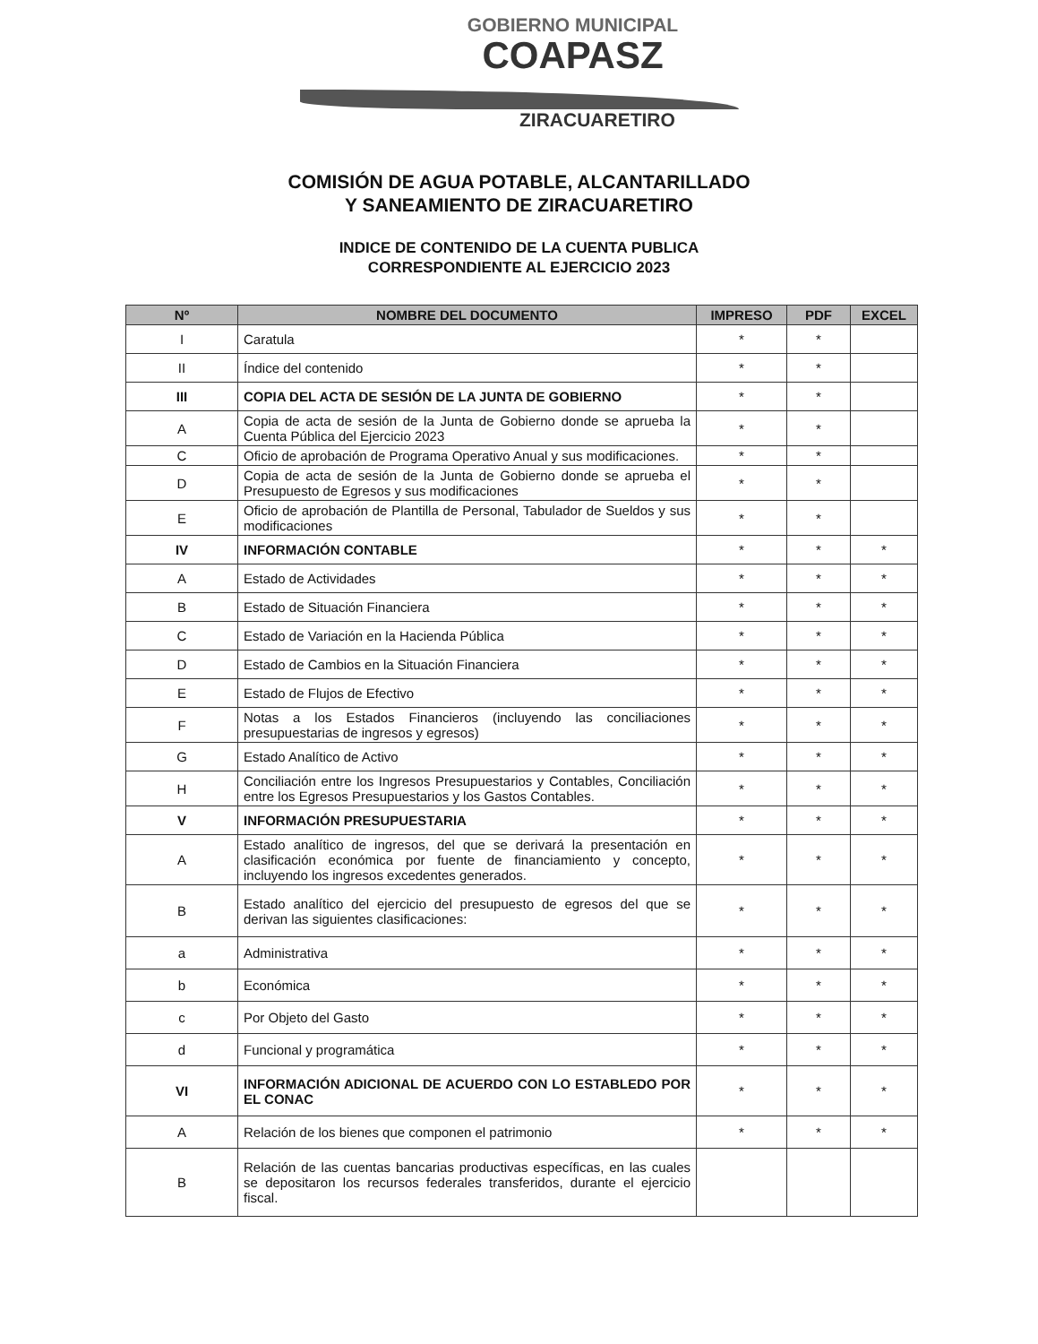GOBIERNO MUNICIPAL
COAPASZ
ZIRACUARETIRO
COMISIÓN DE AGUA POTABLE, ALCANTARILLADO
Y SANEAMIENTO DE ZIRACUARETIRO
INDICE DE CONTENIDO DE LA CUENTA PUBLICA
CORRESPONDIENTE AL EJERCICIO 2023
| Nº | NOMBRE DEL DOCUMENTO | IMPRESO | PDF | EXCEL |
| --- | --- | --- | --- | --- |
| I | Caratula | * | * | |
| II | Índice del contenido | * | * | |
| III | COPIA DEL ACTA DE SESIÓN DE LA JUNTA DE GOBIERNO | * | * | |
| A | Copia de acta de sesión de la Junta de Gobierno donde se aprueba la Cuenta Pública del Ejercicio 2023 | * | * | |
| C | Oficio de aprobación de Programa Operativo Anual y sus modificaciones. | * | * | |
| D | Copia de acta de sesión de la Junta de Gobierno donde se aprueba el Presupuesto de Egresos y sus modificaciones | * | * | |
| E | Oficio de aprobación de Plantilla de Personal, Tabulador de Sueldos y sus modificaciones | * | * | |
| IV | INFORMACIÓN CONTABLE | * | * | * |
| A | Estado de Actividades | * | * | * |
| B | Estado de Situación Financiera | * | * | * |
| C | Estado de Variación en la Hacienda Pública | * | * | * |
| D | Estado de Cambios en la Situación Financiera | * | * | * |
| E | Estado de Flujos de Efectivo | * | * | * |
| F | Notas a los Estados Financieros (incluyendo las conciliaciones presupuestarias de ingresos y egresos) | * | * | * |
| G | Estado Analítico de Activo | * | * | * |
| H | Conciliación entre los Ingresos Presupuestarios y Contables, Conciliación entre los Egresos Presupuestarios y los Gastos Contables. | * | * | * |
| V | INFORMACIÓN PRESUPUESTARIA | * | * | * |
| A | Estado analítico de ingresos, del que se derivará la presentación en clasificación económica por fuente de financiamiento y concepto, incluyendo los ingresos excedentes generados. | * | * | * |
| B | Estado analítico del ejercicio del presupuesto de egresos del que se derivan las siguientes clasificaciones: | * | * | * |
| a | Administrativa | * | * | * |
| b | Económica | * | * | * |
| c | Por Objeto del Gasto | * | * | * |
| d | Funcional y programática | * | * | * |
| VI | INFORMACIÓN ADICIONAL DE ACUERDO CON LO ESTABLEDO POR EL CONAC | * | * | * |
| A | Relación de los bienes que componen el patrimonio | * | * | * |
| B | Relación de las cuentas bancarias productivas específicas, en las cuales se depositaron los recursos federales transferidos, durante el ejercicio fiscal. | | | |